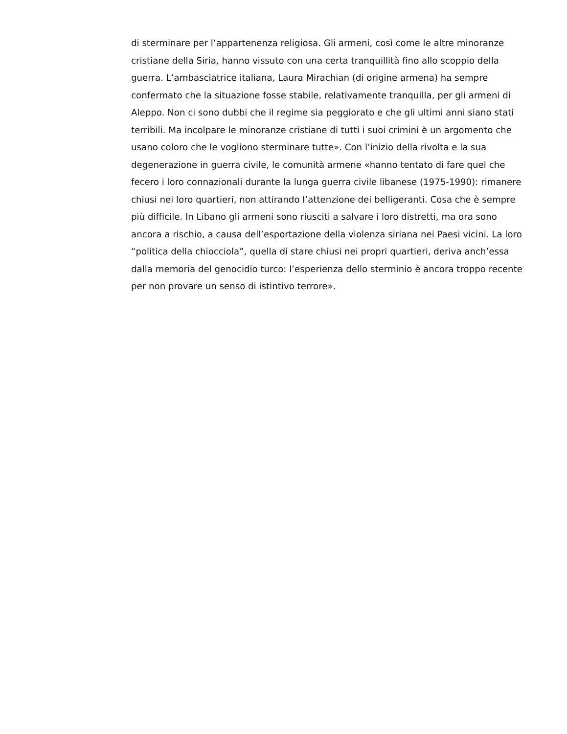di sterminare per l’appartenenza religiosa. Gli armeni, così come le altre minoranze
cristiane della Siria, hanno vissuto con una certa tranquillità fino allo scoppio della
guerra. L’ambasciatrice italiana, Laura Mirachian (di origine armena) ha sempre
confermato che la situazione fosse stabile, relativamente tranquilla, per gli armeni di
Aleppo. Non ci sono dubbi che il regime sia peggiorato e che gli ultimi anni siano stati
terribili. Ma incolpare le minoranze cristiane di tutti i suoi crimini è un argomento che
usano coloro che le vogliono sterminare tutte». Con l’inizio della rivolta e la sua
degenerazione in guerra civile, le comunità armene «hanno tentato di fare quel che
fecero i loro connazionali durante la lunga guerra civile libanese (1975-1990): rimanere
chiusi nei loro quartieri, non attirando l’attenzione dei belligeranti. Cosa che è sempre
più difficile. In Libano gli armeni sono riusciti a salvare i loro distretti, ma ora sono
ancora a rischio, a causa dell’esportazione della violenza siriana nei Paesi vicini. La loro
“politica della chiocciola”, quella di stare chiusi nei propri quartieri, deriva anch’essa
dalla memoria del genocidio turco: l’esperienza dello sterminio è ancora troppo recente
per non provare un senso di istintivo terrore».